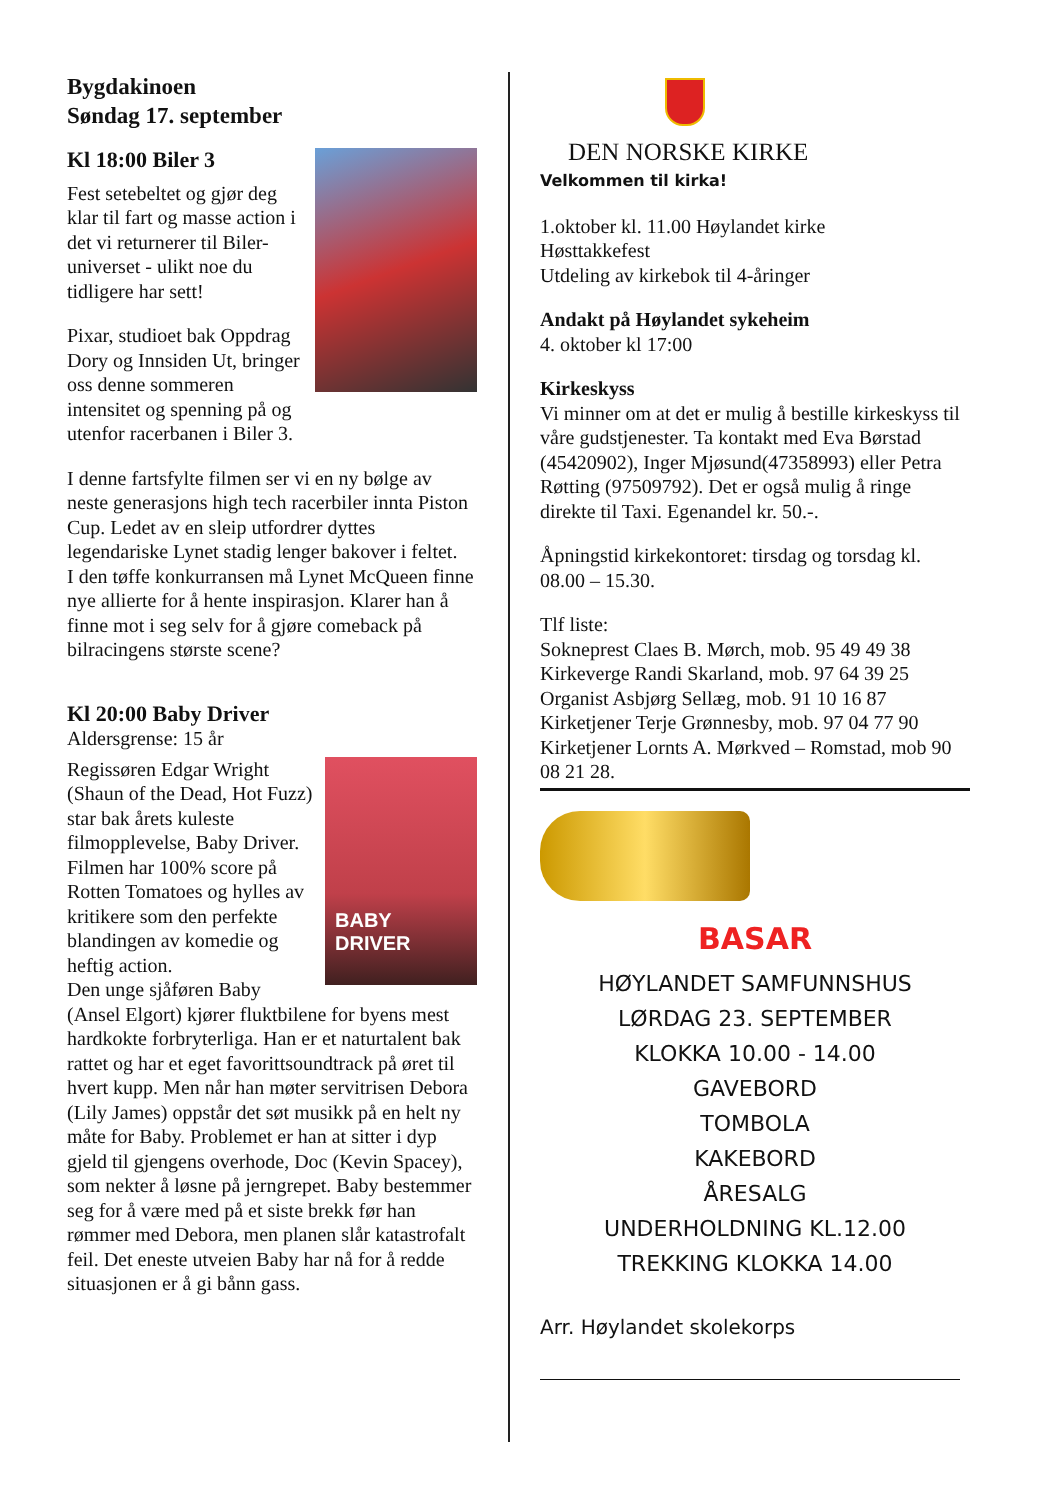Bygdakinoen
Søndag 17. september
Kl 18:00 Biler 3
Fest setebeltet og gjør deg klar til fart og masse action i det vi returnerer til Biler-universet - ulikt noe du tidligere har sett!
Pixar, studioet bak Oppdrag Dory og Innsiden Ut, bringer oss denne sommeren intensitet og spenning på og utenfor racerbanen i Biler 3.
I denne fartsfylte filmen ser vi en ny bølge av neste generasjons high tech racerbiler innta Piston Cup. Ledet av en sleip utfordrer dyttes legendariske Lynet stadig lenger bakover i feltet.
I den tøffe konkurransen må Lynet McQueen finne nye allierte for å hente inspirasjon. Klarer han å finne mot i seg selv for å gjøre comeback på bilracingens største scene?
Kl 20:00 Baby Driver
Aldersgrense: 15 år
BABY
DRIVER
Regissøren Edgar Wright (Shaun of the Dead, Hot Fuzz) star bak årets kuleste filmopplevelse, Baby Driver. Filmen har 100% score på Rotten Tomatoes og hylles av kritikere som den perfekte blandingen av komedie og heftig action.
Den unge sjåføren Baby (Ansel Elgort) kjører fluktbilene for byens mest hardkokte forbryterliga. Han er et naturtalent bak rattet og har et eget favorittsoundtrack på øret til hvert kupp. Men når han møter servitrisen Debora (Lily James) oppstår det søt musikk på en helt ny måte for Baby. Problemet er han at sitter i dyp gjeld til gjengens overhode, Doc (Kevin Spacey), som nekter å løsne på jerngrepet. Baby bestemmer seg for å være med på et siste brekk før han rømmer med Debora, men planen slår katastrofalt feil. Det eneste utveien Baby har nå for å redde situasjonen er å gi bånn gass.
DEN NORSKE KIRKE
Velkommen til kirka!
1.oktober kl. 11.00 Høylandet kirke
Høsttakkefest
Utdeling av kirkebok til 4-åringer
Andakt på Høylandet sykeheim
4. oktober kl 17:00
Kirkeskyss
Vi minner om at det er mulig å bestille kirkeskyss til våre gudstjenester. Ta kontakt med Eva Børstad (45420902), Inger Mjøsund(47358993) eller Petra Røtting (97509792). Det er også mulig å ringe direkte til Taxi. Egenandel kr. 50.-.
Åpningstid kirkekontoret: tirsdag og torsdag kl. 08.00 – 15.30.
Tlf liste:
Sokneprest Claes B. Mørch, mob. 95 49 49 38
Kirkeverge Randi Skarland, mob. 97 64 39 25
Organist Asbjørg Sellæg, mob. 91 10 16 87
Kirketjener Terje Grønnesby, mob. 97 04 77 90
Kirketjener Lornts A. Mørkved – Romstad, mob 90 08 21 28.
BASAR
HØYLANDET SAMFUNNSHUS
LØRDAG 23. SEPTEMBER
KLOKKA 10.00 - 14.00
GAVEBORD
TOMBOLA
KAKEBORD
ÅRESALG
UNDERHOLDNING KL.12.00
TREKKING KLOKKA 14.00
Arr. Høylandet skolekorps